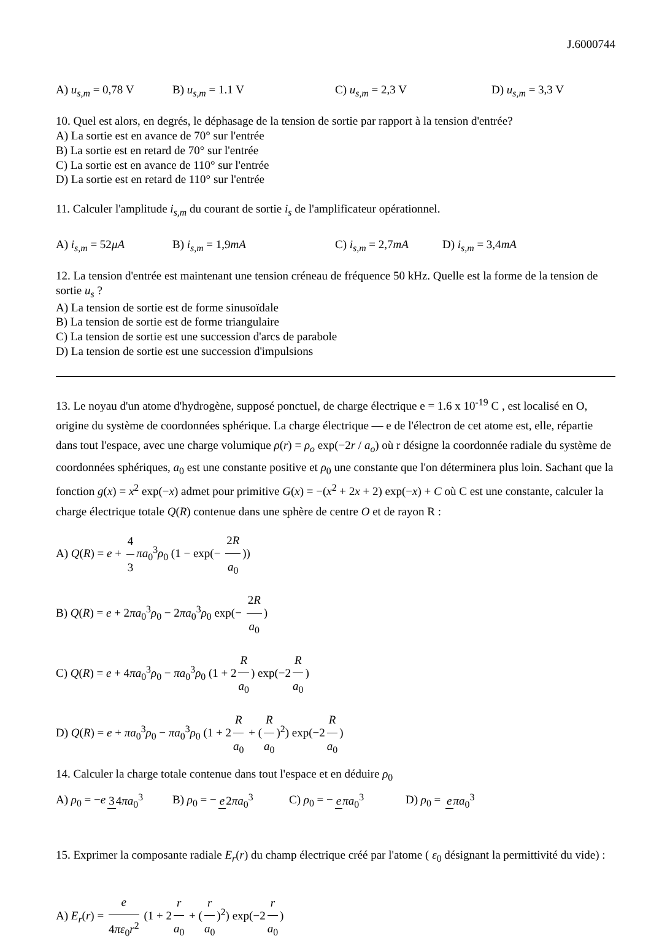J.6000744
A) u<sub>s,m</sub> = 0,78 V B) u<sub>s,m</sub> = 1.1 V C) u<sub>s,m</sub> = 2,3 V D) u<sub>s,m</sub> = 3,3 V
10. Quel est alors, en degrés, le déphasage de la tension de sortie par rapport à la tension d'entrée?
A) La sortie est en avance de 70° sur l'entrée
B) La sortie est en retard de 70° sur l'entrée
C) La sortie est en avance de 110° sur l'entrée
D) La sortie est en retard de 110° sur l'entrée
11. Calculer l'amplitude i<sub>s,m</sub> du courant de sortie i<sub>s</sub> de l'amplificateur opérationnel.
A) i<sub>s,m</sub> = 52μA B) i<sub>s,m</sub> = 1,9mA C) i<sub>s,m</sub> = 2,7mA D) i<sub>s,m</sub> = 3,4mA
12. La tension d'entrée est maintenant une tension créneau de fréquence 50 kHz. Quelle est la forme de la tension de sortie u<sub>s</sub> ?
A) La tension de sortie est de forme sinusoïdale
B) La tension de sortie est de forme triangulaire
C) La tension de sortie est une succession d'arcs de parabole
D) La tension de sortie est une succession d'impulsions
13. Le noyau d'un atome d'hydrogène, supposé ponctuel, de charge électrique e = 1.6 x 10<sup>-19</sup> C , est localisé en O, origine du système de coordonnées sphérique. La charge électrique — e de l'électron de cet atome est, elle, répartie dans tout l'espace, avec une charge volumique ρ(r) = ρ<sub>o</sub> exp(−2r / a<sub>o</sub>) où r désigne la coordonnée radiale du système de coordonnées sphériques, a<sub>0</sub> est une constante positive et ρ<sub>0</sub> une constante que l'on déterminera plus loin. Sachant que la fonction g(x) = x<sup>2</sup> exp(−x) admet pour primitive G(x) = −(x<sup>2</sup> + 2x + 2) exp(−x) + C où C est une constante, calculer la charge électrique totale Q(R) contenue dans une sphère de centre O et de rayon R :
A) Q(R) = e + 4 3 πa<sub>0</sub><sup>3</sup>ρ<sub>0</sub> (1 − exp(− 2R a<sub>0</sub>))
B) Q(R) = e + 2πa<sub>0</sub><sup>3</sup>ρ<sub>0</sub> − 2πa<sub>0</sub><sup>3</sup>ρ<sub>0</sub> exp(− 2R a<sub>0</sub>)
C) Q(R) = e + 4πa<sub>0</sub><sup>3</sup>ρ<sub>0</sub> − πa<sub>0</sub><sup>3</sup>ρ<sub>0</sub> (1 + 2 R a<sub>0</sub>) exp(−2 R a<sub>0</sub>)
D) Q(R) = e + πa<sub>0</sub><sup>3</sup>ρ<sub>0</sub> − πa<sub>0</sub><sup>3</sup>ρ<sub>0</sub> (1 + 2 R a<sub>0</sub> + (R a<sub>0</sub>)<sup>2</sup>) exp(−2 R a<sub>0</sub>)
14. Calculer la charge totale contenue dans tout l'espace et en déduire ρ<sub>0</sub>
A) ρ<sub>0</sub> = −e 34πa<sub>0</sub><sup>3</sup> B) ρ<sub>0</sub> = − e 2πa<sub>0</sub><sup>3</sup> C) ρ<sub>0</sub> = − eπa<sub>0</sub><sup>3</sup> D) ρ<sub>0</sub> = eπa<sub>0</sub><sup>3</sup>
15. Exprimer la composante radiale E<sub>r</sub>(r) du champ électrique créé par l'atome ( ε<sub>0</sub> désignant la permittivité du vide) :
A) E<sub>r</sub>(r) = e 4πε<sub>0</sub>r<sup>2</sup> (1 + 2 r a<sub>0</sub> + (r a<sub>0</sub>)<sup>2</sup>) exp(−2 r a<sub>0</sub>)